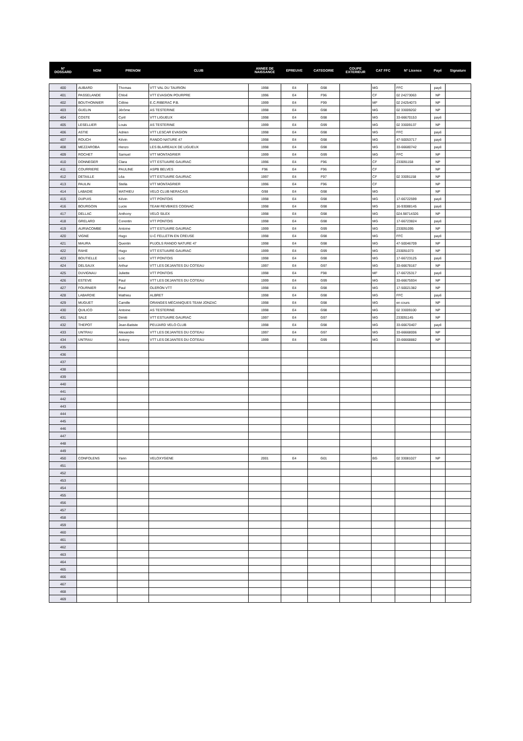| N° DOSSARD | NOM | PRENOM | CLUB | ANNEE DE NAISSANCE | EPREUVE | CATEGORIE | COUPE EXTERIEUR | CAT FFC | N° Licence | Payé | Signature |
| --- | --- | --- | --- | --- | --- | --- | --- | --- | --- | --- | --- |
| 400 | AUBARD | Thomas | VTT VAL DU TAURION | 1998 | E4 | G98 | | MG | FFC | payé | |
| 401 | PASSELANDE | Chloé | VTT EVASION POURPRE | 1996 | E4 | F96 | | CF | 02 24273063 | NP | |
| 402 | BOUTHONNIER | Céline | E.C.RIBERAC P.B. | 1999 | E4 | F99 | | MF | 02 24254073 | NP | |
| 403 | GUELIN | Jérôme | AS TESTERINE | 1998 | E4 | G98 | | MG | 02 33009202 | NP | |
| 404 | COSTE | Cyril | VTT LIGUEUX | 1998 | E4 | G98 | | MG | 33-66670153 | payé | |
| 405 | LESELLIER | Louis | AS TESTERINE | 1999 | E4 | G99 | | MG | 02 33009137 | NP | |
| 406 | ASTIE | Adrien | VTT LESCAR EVASION | 1998 | E4 | G98 | | MG | FFC | payé | |
| 407 | ROUCH | Kévin | RANDO NATURE 47 | 1998 | E4 | G98 | | MG | 47-50053717 | payé | |
| 408 | MEZZAROBA | Henzo | LES BLAIREAUX DE LIGUEUX | 1998 | E4 | G98 | | MG | 33-66680742 | payé | |
| 409 | ROCHET | Samuel | VTT MONTAGRIER | 1999 | E4 | G99 | | MG | FFC | NP | |
| 410 | DONNEGER | Clara | VTT ESTUAIRE GAURIAC | 1996 | E4 | F96 | | CF | 233091158 | NP | |
| 411 | COURRIERE | PAULINE | ASPB BELVES | F96 | E4 | F96 | | CF | | NP | |
| 412 | DETAILLE | Léa | VTT ESTUAIRE GAURIAC | 1997 | E4 | F97 | | CF | 02 33091158 | NP | |
| 413 | PAULIN | Stella | VTT MONTAGRIER | 1996 | E4 | F96 | | CF | | NP | |
| 414 | LABADIE | MATHIEU | VELO CLUB NERACAIS | G98 | E4 | G98 | | MG | | NP | |
| 415 | DUPUIS | Kévin | VTT PONTOIS | 1998 | E4 | G98 | | MG | 17-66722599 | payé | |
| 416 | BOURGOIN | Lucie | TEAM REVBIKES COGNAC | 1998 | E4 | G98 | | MG | 16-93088145 | payé | |
| 417 | DELLAC | Anthony | VELO SILEX | 1998 | E4 | G98 | | MG | 024.98714326 | NP | |
| 418 | GRELARD | Corentin | VTT PONTOIS | 1998 | E4 | G98 | | MG | 17-66723824 | payé | |
| 419 | AURIACOMBE | Antoine | VTT ESTUAIRE GAURIAC | 1999 | E4 | G99 | | MG | 233091095 | NP | |
| 420 | VIGNE | Hugo | U-C FELLETIN EN CREUSE | 1998 | E4 | G98 | | MG | FFC | payé | |
| 421 | MAURA | Quentin | PUJOLS RANDO NATURE 47 | 1998 | E4 | G98 | | MG | 47-50046709 | NP | |
| 422 | RAHE | Hugo | VTT ESTUAIRE GAURIAC | 1999 | E4 | G99 | | MG | 233091073 | NP | |
| 423 | BOUTIELLE | Loïc | VTT PONTOIS | 1998 | E4 | G98 | | MG | 17-66723125 | payé | |
| 424 | DELSAUX | Arthur | VTT LES DEJANTES DU COTEAU | 1997 | E4 | G97 | | MG | 33-66678167 | NP | |
| 425 | DUVIGNAU | Juliette | VTT PONTOIS | 1998 | E4 | F98 | | MF | 17-66725317 | payé | |
| 426 | ESTEVE | Paul | VTT LES DEJANTES DU COTEAU | 1999 | E4 | G99 | | MG | 33-66675934 | NP | |
| 427 | FOURNIER | Paul | OLERON VTT | 1998 | E4 | G98 | | MG | 17-50021382 | NP | |
| 428 | LABARDIE | Mathieu | ALBRET | 1998 | E4 | G98 | | MG | FFC | payé | |
| 429 | MUGUET | Camille | ORANGES MÉCANIQUES TEAM JONZAC | 1998 | E4 | G98 | | MG | en cours | NP | |
| 430 | QUILICO | Antoine | AS TESTERINE | 1998 | E4 | G98 | | MG | 02 33009100 | NP | |
| 431 | SALE | Dimiti | VTT ESTUAIRE GAURIAC | 1997 | E4 | G97 | | MG | 233091145 | NP | |
| 432 | THEPOT | Jean-Batiste | PEUJARD VELO CLUB | 1998 | E4 | G98 | | MG | 33-66670407 | payé | |
| 433 | UNTRAU | Alexandre | VTT LES DEJANTES DU COTEAU | 1997 | E4 | G97 | | MG | 33-66668006 | NP | |
| 434 | UNTRAU | Antony | VTT LES DEJANTES DU COTEAU | 1999 | E4 | G99 | | MG | 33-66668882 | NP | |
| 435 | | | | | | | | | | | |
| 436 | | | | | | | | | | | |
| 437 | | | | | | | | | | | |
| 438 | | | | | | | | | | | |
| 439 | | | | | | | | | | | |
| 440 | | | | | | | | | | | |
| 441 | | | | | | | | | | | |
| 442 | | | | | | | | | | | |
| 443 | | | | | | | | | | | |
| 444 | | | | | | | | | | | |
| 445 | | | | | | | | | | | |
| 446 | | | | | | | | | | | |
| 447 | | | | | | | | | | | |
| 448 | | | | | | | | | | | |
| 449 | | | | | | | | | | | |
| 450 | CONFOLENS | Yann | VELOXYGENE | 2001 | E4 | G01 | | BG | 02 33081027 | NP | |
| 451 | | | | | | | | | | | |
| 452 | | | | | | | | | | | |
| 453 | | | | | | | | | | | |
| 454 | | | | | | | | | | | |
| 455 | | | | | | | | | | | |
| 456 | | | | | | | | | | | |
| 457 | | | | | | | | | | | |
| 458 | | | | | | | | | | | |
| 459 | | | | | | | | | | | |
| 460 | | | | | | | | | | | |
| 461 | | | | | | | | | | | |
| 462 | | | | | | | | | | | |
| 463 | | | | | | | | | | | |
| 464 | | | | | | | | | | | |
| 465 | | | | | | | | | | | |
| 466 | | | | | | | | | | | |
| 467 | | | | | | | | | | | |
| 468 | | | | | | | | | | | |
| 469 | | | | | | | | | | | |